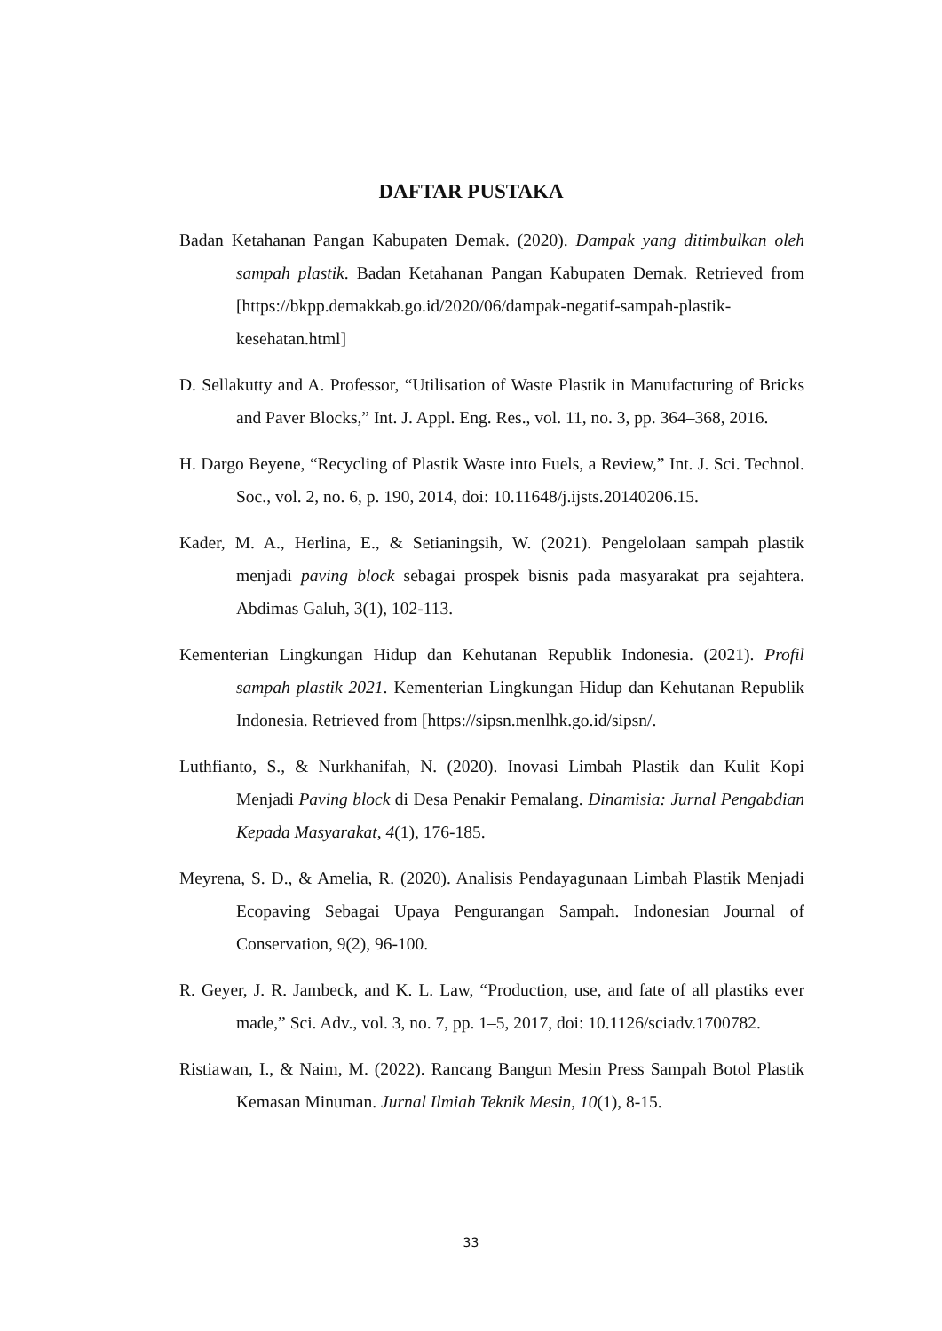DAFTAR PUSTAKA
Badan Ketahanan Pangan Kabupaten Demak. (2020). Dampak yang ditimbulkan oleh sampah plastik. Badan Ketahanan Pangan Kabupaten Demak. Retrieved from [https://bkpp.demakkab.go.id/2020/06/dampak-negatif-sampah-plastik-kesehatan.html]
D. Sellakutty and A. Professor, “Utilisation of Waste Plastik in Manufacturing of Bricks and Paver Blocks,” Int. J. Appl. Eng. Res., vol. 11, no. 3, pp. 364–368, 2016.
H. Dargo Beyene, “Recycling of Plastik Waste into Fuels, a Review,” Int. J. Sci. Technol. Soc., vol. 2, no. 6, p. 190, 2014, doi: 10.11648/j.ijsts.20140206.15.
Kader, M. A., Herlina, E., & Setianingsih, W. (2021). Pengelolaan sampah plastik menjadi paving block sebagai prospek bisnis pada masyarakat pra sejahtera. Abdimas Galuh, 3(1), 102-113.
Kementerian Lingkungan Hidup dan Kehutanan Republik Indonesia. (2021). Profil sampah plastik 2021. Kementerian Lingkungan Hidup dan Kehutanan Republik Indonesia. Retrieved from [https://sipsn.menlhk.go.id/sipsn/.
Luthfianto, S., & Nurkhanifah, N. (2020). Inovasi Limbah Plastik dan Kulit Kopi Menjadi Paving block di Desa Penakir Pemalang. Dinamisia: Jurnal Pengabdian Kepada Masyarakat, 4(1), 176-185.
Meyrena, S. D., & Amelia, R. (2020). Analisis Pendayagunaan Limbah Plastik Menjadi Ecopaving Sebagai Upaya Pengurangan Sampah. Indonesian Journal of Conservation, 9(2), 96-100.
R. Geyer, J. R. Jambeck, and K. L. Law, “Production, use, and fate of all plastiks ever made,” Sci. Adv., vol. 3, no. 7, pp. 1–5, 2017, doi: 10.1126/sciadv.1700782.
Ristiawan, I., & Naim, M. (2022). Rancang Bangun Mesin Press Sampah Botol Plastik Kemasan Minuman. Jurnal Ilmiah Teknik Mesin, 10(1), 8-15.
33